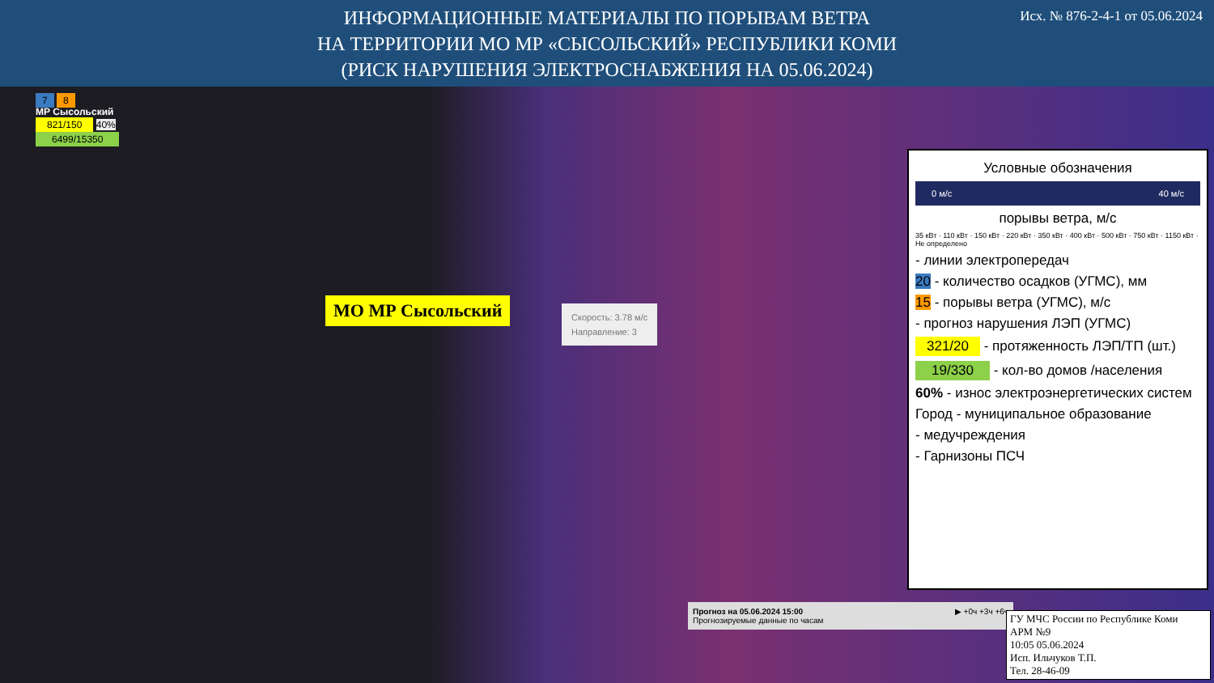Исх. № 876-2-4-1 от 05.06.2024 ИНФОРМАЦИОННЫЕ МАТЕРИАЛЫ ПО ПОРЫВАМ ВЕТРА
НА ТЕРРИТОРИИ МО МР «СЫСОЛЬСКИЙ» РЕСПУБЛИКИ КОМИ
(РИСК НАРУШЕНИЯ ЭЛЕКТРОСНАБЖЕНИЯ НА 05.06.2024)
7 8
МР Сысольский
821/150 40%
6499/15350
МО МР Сысольский
Скорость: 3.78 м/с
Направление: 3
Условные обозначения
0 м/с 40 м/с
порывы ветра, м/с
35 кВт · 110 кВт · 150 кВт · 220 кВт · 350 кВт · 400 кВт · 500 кВт · 750 кВт · 1150 кВт · Не определено
- линии электропередач
20 - количество осадков (УГМС), мм
15 - порывы ветра (УГМС), м/с
- прогноз нарушения ЛЭП (УГМС)
321/20 - протяженность ЛЭП/ТП (шт.)
19/330 - кол-во домов /населения
60% - износ электроэнергетических систем
Город - муниципальное образование
- медучреждения
- Гарнизоны ПСЧ
Прогноз на 05.06.2024 15:00
Прогнозируемые данные по часам ▶ +0ч +3ч +6ч
ГУ МЧС России по Республике Коми
АРМ №9
10:05 05.06.2024
Исп. Ильчуков Т.П.
Тел. 28-46-09